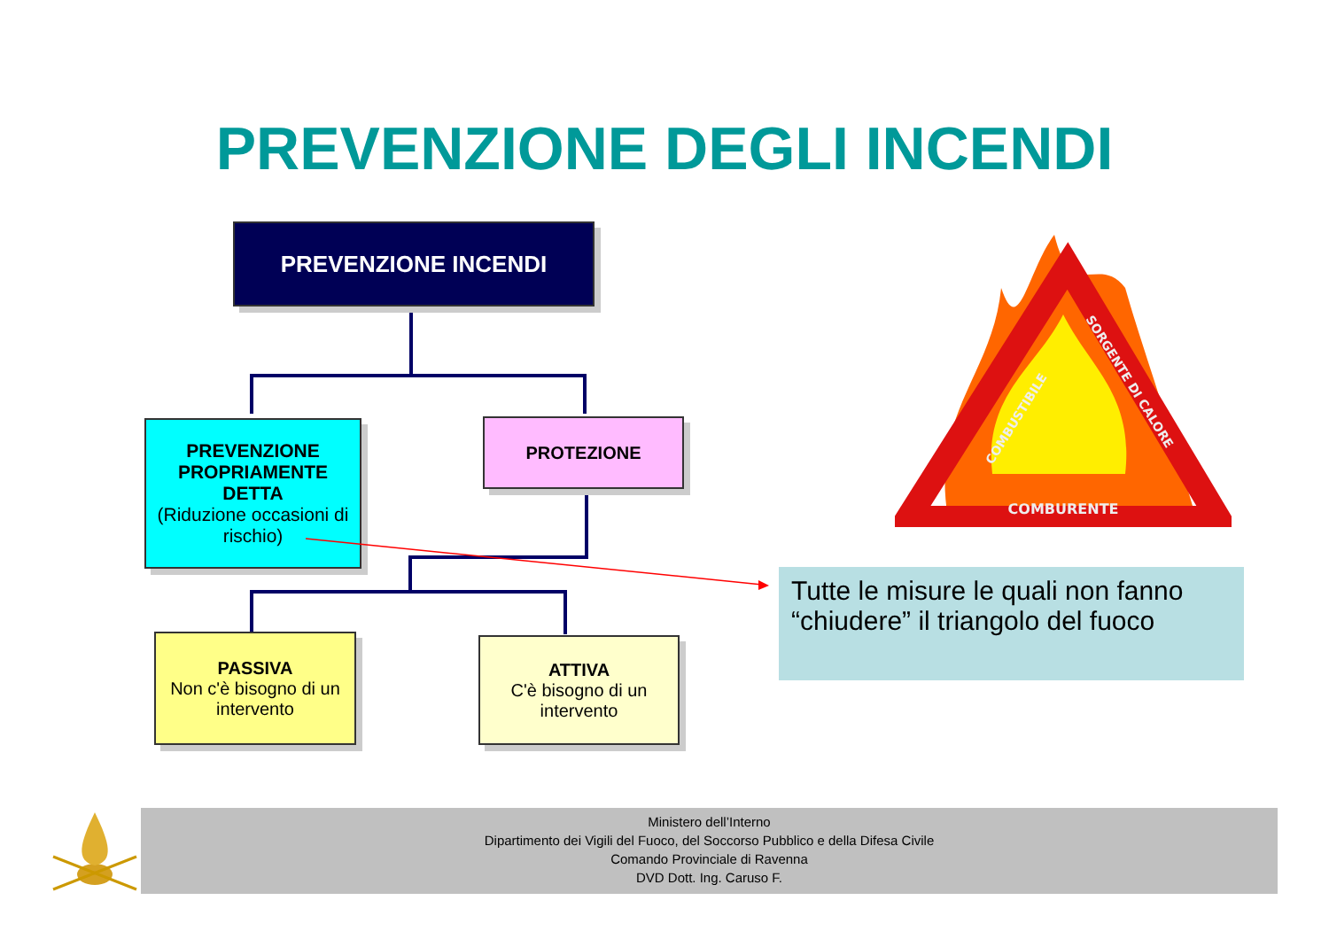PREVENZIONE DEGLI INCENDI
PREVENZIONE INCENDI
PREVENZIONE PROPRIAMENTE DETTA
(Riduzione occasioni di rischio)
PROTEZIONE
PASSIVA
Non c'è bisogno di un intervento
ATTIVA
C'è bisogno di un intervento
COMBURENTE
COMBUSTIBILE
SORGENTE DI CALORE
Tutte le misure le quali non fanno “chiudere” il triangolo del fuoco
Ministero dell’Interno
Dipartimento dei Vigili del Fuoco, del Soccorso Pubblico e della Difesa Civile
Comando Provinciale di Ravenna
DVD Dott. Ing. Caruso F.